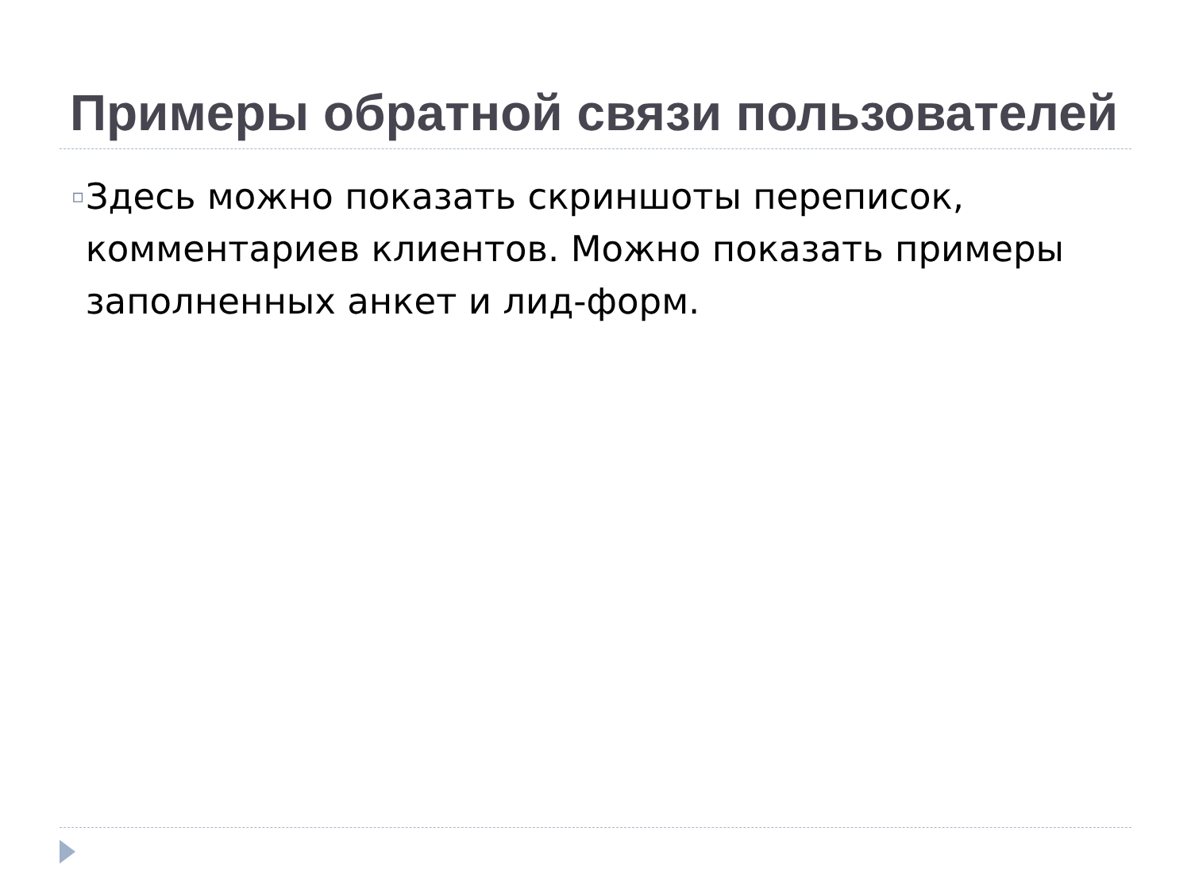Примеры обратной связи пользователей
▫
Здесь можно показать скриншоты переписок, комментариев клиентов. Можно показать примеры заполненных анкет и лид-форм.